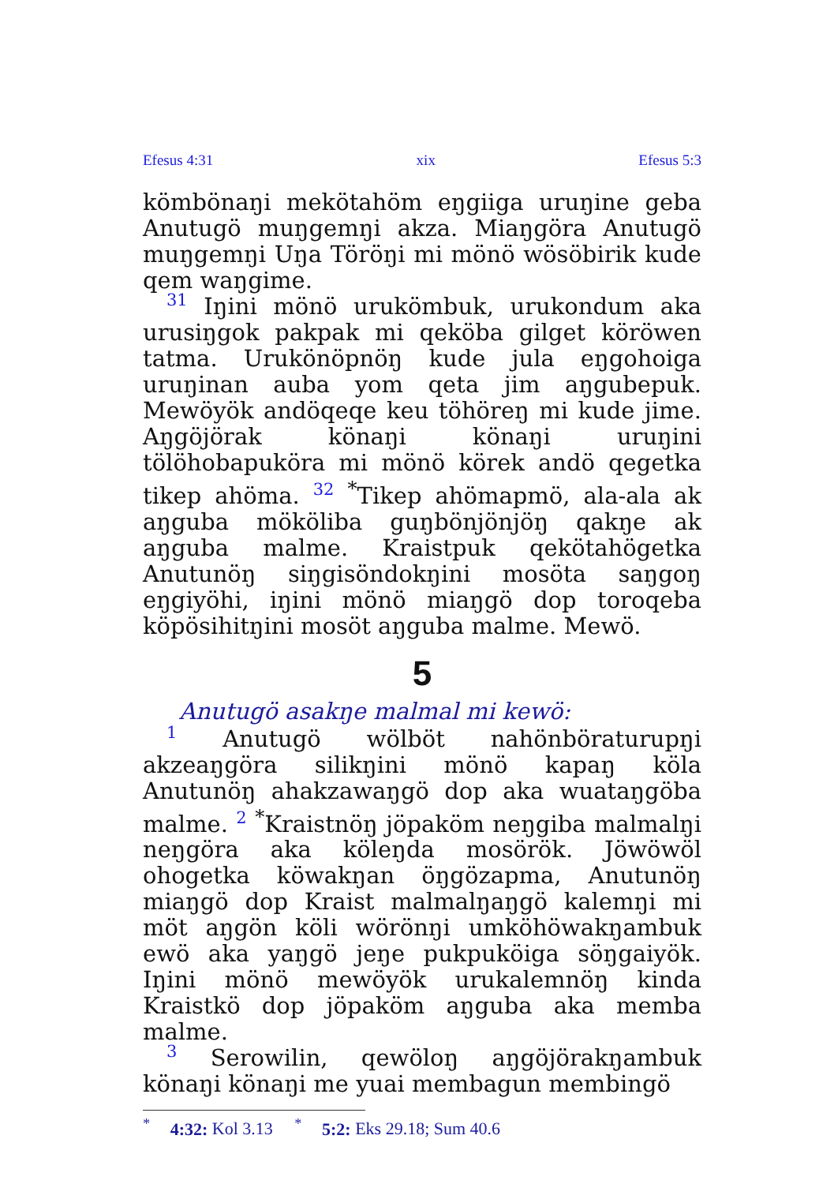Efesus 4:31 xix Efesus 5:3
kömbönaŋi mekötahöm eŋgiiga uruŋine geba Anutugö muŋgemŋi akza. Miaŋgöra Anutugö muŋgemŋi Uŋa Töröŋi mi mönö wösöbirik kude qem waŋgime.
31 Iŋini mönö urukömbuk, urukondum aka urusiŋgok pakpak mi qeköba gilget köröwen tatma. Urukönöpnöŋ kude jula eŋgohoiga uruŋinan auba yom qeta jim aŋgubepuk. Mewöyök andöqeqe keu töhöreŋ mi kude jime. Aŋgöjörak könaŋi könaŋi uruŋini tölöhobapuköra mi mönö körek andö qegetka tikep ahöma. 32 <sup>*</sup>Tikep ahömapmö, ala-ala ak aŋguba mököliba guŋbönjönjöŋ qakŋe ak aŋguba malme. Kraistpuk qekötahögetka Anutunöŋ siŋgisöndokŋini mosöta saŋgoŋ eŋgiyöhi, iŋini mönö miaŋgö dop toroqeba köpösihitŋini mosöt aŋguba malme. Mewö.
5
Anutugö asakŋe malmal mi kewö:
1 Anutugö wölböt nahönböraturupŋi akzeaŋgöra silikŋini mönö kapaŋ köla Anutunöŋ ahakzawaŋgö dop aka wuataŋgöba malme. 2 <sup>*</sup>Kraistnöŋ jöpaköm neŋgiba malmalŋi neŋgöra aka köleŋda mosörök. Jöwöwöl ohogetka köwakŋan öŋgözapma, Anutunöŋ miaŋgö dop Kraist malmalŋaŋgö kalemŋi mi möt aŋgön köli wörönŋi umköhöwakŋambuk ewö aka yaŋgö jeŋe pukpuköiga söŋgaiyök. Iŋini mönö mewöyök urukalemnöŋ kinda Kraistkö dop jöpaköm aŋguba aka memba malme.
3 Serowilin, qewöloŋ aŋgöjörakŋambuk könaŋi könaŋi me yuai membagun membingö
<sup>*</sup> 4:32: Kol 3.13 <sup>*</sup> 5:2: Eks 29.18; Sum 40.6